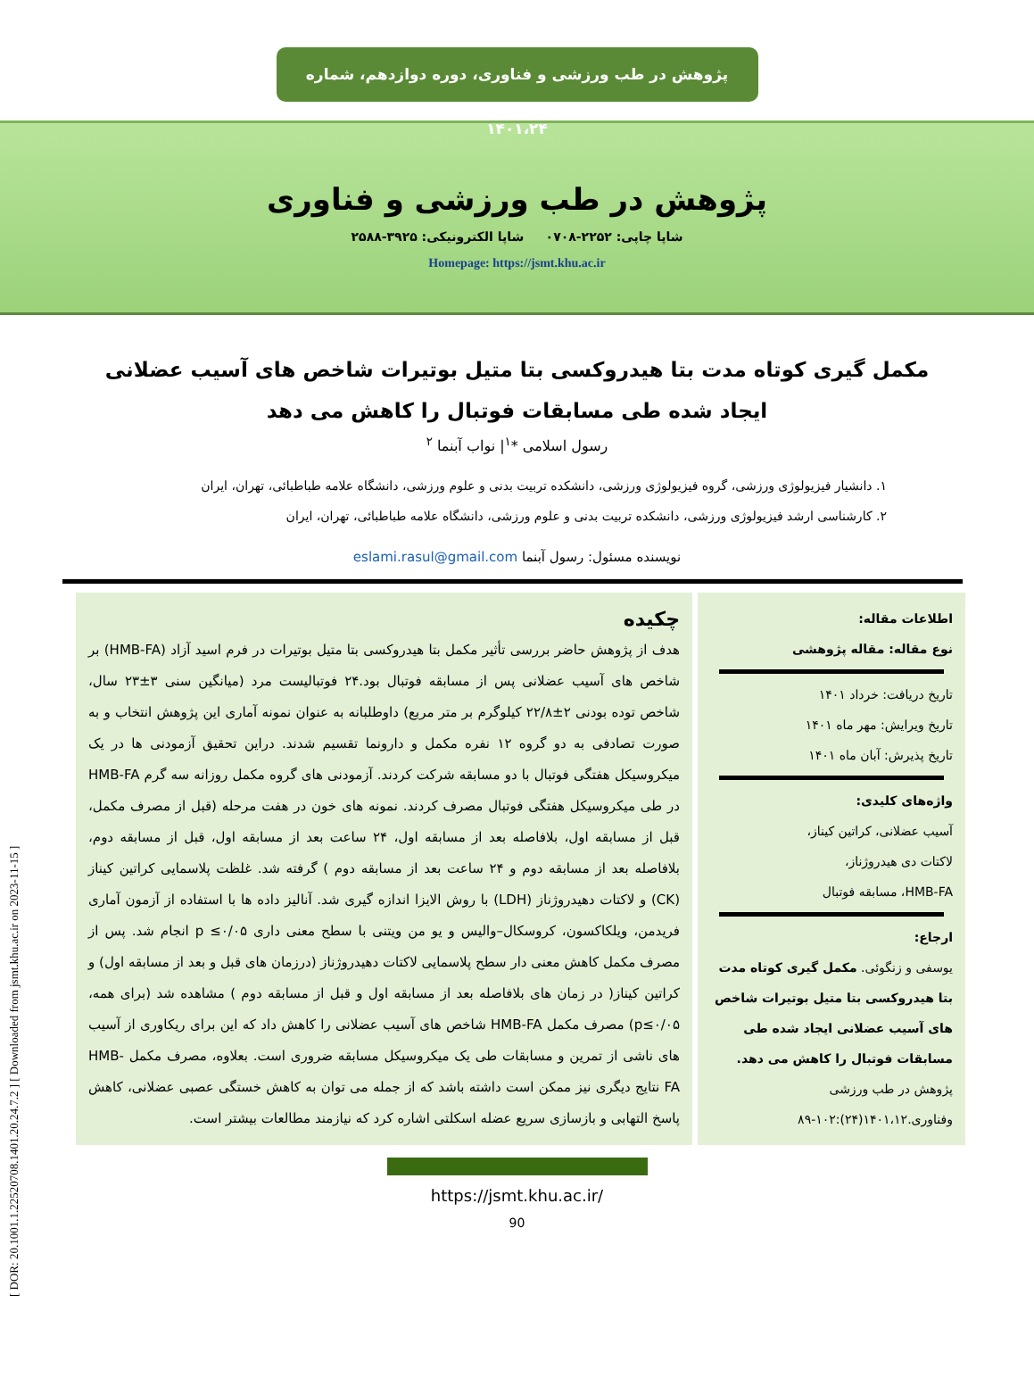[ DOR: 20.1001.1.22520708.1401.20.24.7.2 ] [ Downloaded from jsmt.khu.ac.ir on 2023-11-15 ]
پژوهش در طب ورزشی و فناوری، دوره دوازدهم، شماره ۱۴۰۱،۲۴
پژوهش در طب ورزشی و فناوری
شاپا چاپی: ۲۲۵۲-۰۷۰۸ شاپا الکترونیکی: ۳۹۲۵-۲۵۸۸
Homepage: https://jsmt.khu.ac.ir
مکمل گیری کوتاه مدت بتا هیدروکسی بتا متیل بوتیرات شاخص های آسیب عضلانی ایجاد شده طی مسابقات فوتبال را کاهش می دهد
رسول اسلامی *<sup>۱</sup>| نواب آبنما <sup>۲</sup>
۱. دانشیار فیزیولوژی ورزشی، گروه فیزیولوژی ورزشی، دانشکده تربیت بدنی و علوم ورزشی، دانشگاه علامه طباطبائی، تهران، ایران
۲. کارشناسی ارشد فیزیولوژی ورزشی، دانشکده تربیت بدنی و علوم ورزشی، دانشگاه علامه طباطبائی، تهران، ایران
نویسنده مسئول: رسول آبنما eslami.rasul@gmail.com
اطلاعات مقاله:
نوع مقاله: مقاله پژوهشی
تاریخ دریافت: خرداد ۱۴۰۱
تاریخ ویرایش: مهر ماه ۱۴۰۱
تاریخ پذیرش: آبان ماه ۱۴۰۱
واژه‌های کلیدی:
آسیب عضلانی، کراتین کیناز،
لاکتات دی هیدروژناز،
HMB-FA، مسابقه فوتبال
ارجاع:
یوسفی و زنگوئی. مکمل گیری کوتاه مدت بتا هیدروکسی بتا متیل بوتیرات شاخص های آسیب عضلانی ایجاد شده طی مسابقات فوتبال را کاهش می دهد. پژوهش در طب ورزشی وفناوری.۱۴۰۱،۱۲(۲۴):۱۰۲-۸۹
چکیده
هدف از پژوهش حاضر بررسی تأثیر مکمل بتا هیدروکسی بتا متیل بوتیرات در فرم اسید آزاد (HMB-FA) بر شاخص های آسیب عضلانی پس از مسابقه فوتبال بود.۲۴ فوتبالیست مرد (میانگین سنی ۳±۲۳ سال، شاخص توده بودنی ۲±۲۲/۸ کیلوگرم بر متر مربع) داوطلبانه به عنوان نمونه آماری این پژوهش انتخاب و به صورت تصادفی به دو گروه ۱۲ نفره مکمل و دارونما تقسیم شدند. دراین تحقیق آزمودنی ها در یک میکروسیکل هفتگی فوتبال با دو مسابقه شرکت کردند. آزمودنی های گروه مکمل روزانه سه گرم HMB-FA در طی میکروسیکل هفتگی فوتبال مصرف کردند. نمونه های خون در هفت مرحله (قبل از مصرف مکمل، قبل از مسابقه اول، بلافاصله بعد از مسابقه اول، ۲۴ ساعت بعد از مسابقه اول، قبل از مسابقه دوم، بلافاصله بعد از مسابقه دوم و ۲۴ ساعت بعد از مسابقه دوم ) گرفته شد. غلظت پلاسمایی کراتین کیناز (CK) و لاکتات دهیدروژناز (LDH) با روش الایزا اندازه گیری شد. آنالیز داده ها با استفاده از آزمون آماری فریدمن، ویلکاکسون، کروسکال–والیس و یو من ویتنی با سطح معنی داری p ≤۰/۰۵ انجام شد. پس از مصرف مکمل کاهش معنی دار سطح پلاسمایی لاکتات دهیدروژناز (درزمان های قبل و بعد از مسابقه اول) و کراتین کیناز( در زمان های بلافاصله بعد از مسابقه اول و قبل از مسابقه دوم ) مشاهده شد (برای همه، p≤۰/۰۵) مصرف مکمل HMB-FA شاخص های آسیب عضلانی را کاهش داد که این برای ریکاوری از آسیب های ناشی از تمرین و مسابقات طی یک میکروسیکل مسابقه ضروری است. بعلاوه، مصرف مکمل HMB-FA نتایج دیگری نیز ممکن است داشته باشد که از جمله می توان به کاهش خستگی عصبی عضلانی، کاهش پاسخ التهابی و بازسازی سریع عضله اسکلتی اشاره کرد که نیازمند مطالعات بیشتر است.
https://jsmt.khu.ac.ir/
90